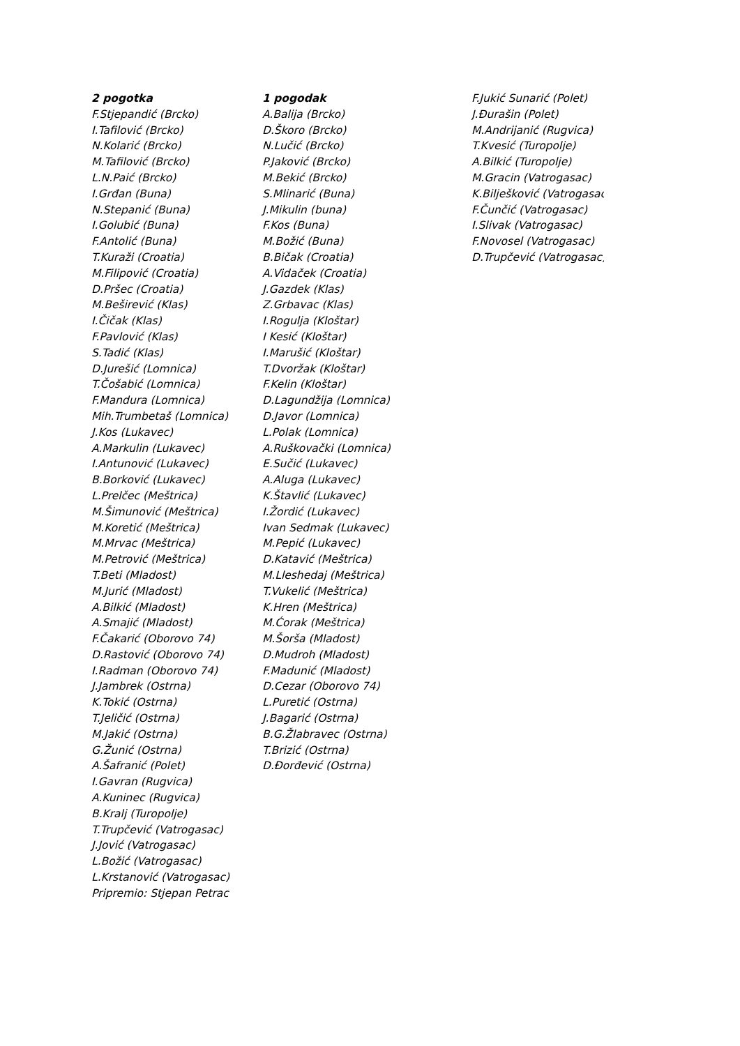2 pogotka
F.Stjepandić (Brcko)
I.Tafilović (Brcko)
N.Kolarić (Brcko)
M.Tafilović (Brcko)
L.N.Paić (Brcko)
I.Grđan (Buna)
N.Stepanić (Buna)
I.Golubić (Buna)
F.Antolić (Buna)
T.Kuraži (Croatia)
M.Filipović (Croatia)
D.Pršec (Croatia)
M.Beširević (Klas)
I.Čičak (Klas)
F.Pavlović (Klas)
S.Tadić (Klas)
D.Jurešić (Lomnica)
T.Čošabić (Lomnica)
F.Mandura (Lomnica)
Mih.Trumbetaš (Lomnica)
J.Kos (Lukavec)
A.Markulin (Lukavec)
I.Antunović (Lukavec)
B.Borković (Lukavec)
L.Prelčec (Meštrica)
M.Šimunović (Meštrica)
M.Koretić (Meštrica)
M.Mrvac (Meštrica)
M.Petrović (Meštrica)
T.Beti (Mladost)
M.Jurić (Mladost)
A.Bilkić (Mladost)
A.Smajić (Mladost)
F.Čakarić (Oborovo 74)
D.Rastović (Oborovo 74)
I.Radman (Oborovo 74)
J.Jambrek (Ostrna)
K.Tokić (Ostrna)
T.Jeličić (Ostrna)
M.Jakić (Ostrna)
G.Žunić (Ostrna)
A.Šafranić (Polet)
I.Gavran (Rugvica)
A.Kuninec (Rugvica)
B.Kralj (Turopolje)
T.Trupčević (Vatrogasac)
J.Jović (Vatrogasac)
L.Božić (Vatrogasac)
L.Krstanović (Vatrogasac)
Pripremio: Stjepan Petrac
1 pogodak
A.Balija (Brcko)
D.Škoro (Brcko)
N.Lučić (Brcko)
P.Jaković (Brcko)
M.Bekić (Brcko)
S.Mlinarić (Buna)
J.Mikulin (buna)
F.Kos (Buna)
M.Božić (Buna)
B.Bičak (Croatia)
A.Vidaček (Croatia)
J.Gazdek (Klas)
Z.Grbavac (Klas)
I.Rogulja (Kloštar)
I Kesić (Kloštar)
I.Marušić (Kloštar)
T.Dvoržak (Kloštar)
F.Kelin (Kloštar)
D.Lagundžija (Lomnica)
D.Javor (Lomnica)
L.Polak (Lomnica)
A.Ruškovački (Lomnica)
E.Sučić (Lukavec)
A.Aluga (Lukavec)
K.Štavlić (Lukavec)
I.Žordić (Lukavec)
Ivan Sedmak (Lukavec)
M.Pepić (Lukavec)
D.Katavić (Meštrica)
M.Lleshedaj (Meštrica)
T.Vukelić (Meštrica)
K.Hren (Meštrica)
M.Ćorak (Meštrica)
M.Šorša (Mladost)
D.Mudroh (Mladost)
F.Madunić (Mladost)
D.Cezar (Oborovo 74)
L.Puretić (Ostrna)
J.Bagarić (Ostrna)
B.G.Žlabravec (Ostrna)
T.Brizić (Ostrna)
D.Đorđević (Ostrna)
F.Jukić Sunarić (Polet)
J.Đurašin (Polet)
M.Andrijanić (Rugvica)
T.Kvesić (Turopolje)
A.Bilkić (Turopolje)
M.Gracin (Vatrogasac)
K.Bilješković (Vatrogasac)
F.Čunčić (Vatrogasac)
I.Slivak (Vatrogasac)
F.Novosel (Vatrogasac)
D.Trupčević (Vatrogasac)